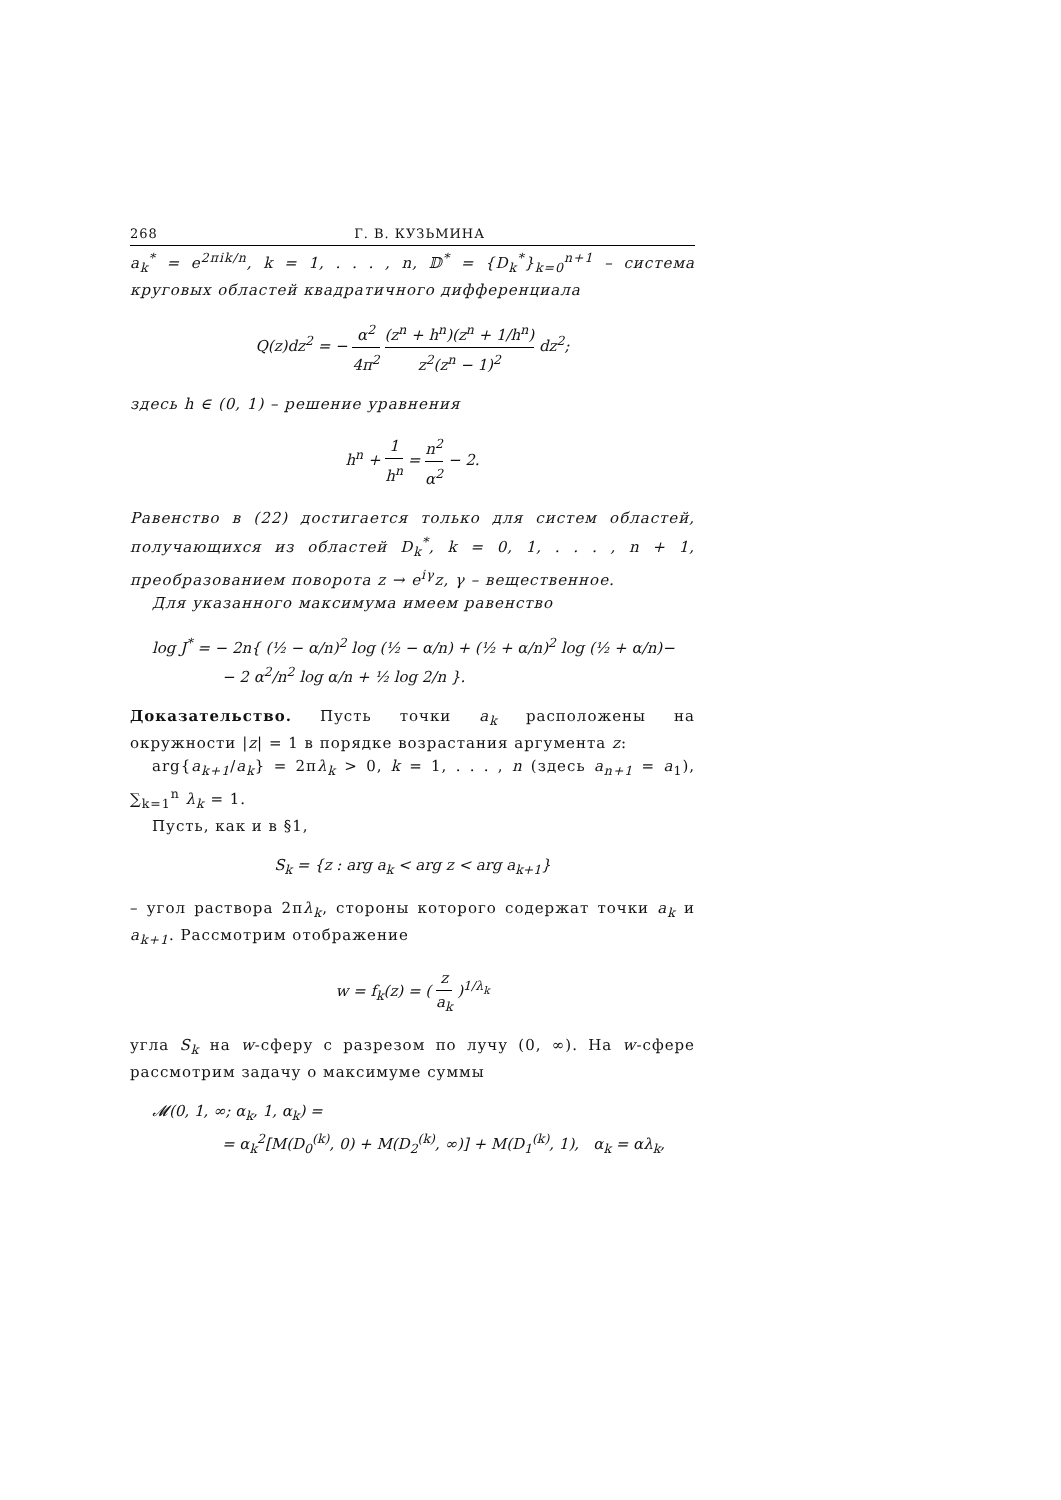268 Г. В. КУЗЬМИНА
a<sub>k</sub><sup>*</sup> = e<sup>2πik/n</sup>, k = 1, . . . , n, 𝔻<sup>*</sup> = {D<sub>k</sub><sup>*</sup>}<sub>k=0</sub><sup>n+1</sup> – система круговых областей квадратичного дифференциала
Q(z)dz<sup>2</sup> = − α<sup>2</sup> 4π<sup>2</sup> (z<sup>n</sup> + h<sup>n</sup>)(z<sup>n</sup> + 1/h<sup>n</sup>) z<sup>2</sup>(z<sup>n</sup> − 1)<sup>2</sup> dz<sup>2</sup>;
здесь h ∈ (0, 1) – решение уравнения
h<sup>n</sup> + 1 h<sup>n</sup> = n<sup>2</sup> α<sup>2</sup> − 2.
Равенство в (22) достигается только для систем областей, получающихся из областей D<sub>k</sub><sup>*</sup>, k = 0, 1, . . . , n + 1, преобразованием поворота z → e<sup>iγ</sup>z, γ – вещественное.
Для указанного максимума имеем равенство
log J<sup>*</sup> = − 2n{ (½ − α/n)<sup>2</sup> log (½ − α/n) + (½ + α/n)<sup>2</sup> log (½ + α/n)−
− 2 α<sup>2</sup>/n<sup>2</sup> log α/n + ½ log 2/n }.
Доказательство. Пусть точки a<sub>k</sub> расположены на окружности |z| = 1 в порядке возрастания аргумента z:
arg{a<sub>k+1</sub>/a<sub>k</sub>} = 2πλ<sub>k</sub> > 0, k = 1, . . . , n (здесь a<sub>n+1</sub> = a<sub>1</sub>), ∑<sub>k=1</sub><sup>n</sup> λ<sub>k</sub> = 1.
Пусть, как и в §1,
S<sub>k</sub> = {z : arg a<sub>k</sub> < arg z < arg a<sub>k+1</sub>}
– угол раствора 2πλ<sub>k</sub>, стороны которого содержат точки a<sub>k</sub> и a<sub>k+1</sub>. Рассмотрим отображение
w = f<sub>k</sub>(z) = ( z a<sub>k</sub> )<sup>1/λ<sub>k</sub></sup>
угла S<sub>k</sub> на w-сферу с разрезом по лучу (0, ∞). На w-сфере рассмотрим задачу о максимуме суммы
𝓜(0, 1, ∞; α<sub>k</sub>, 1, α<sub>k</sub>) =
= α<sub>k</sub><sup>2</sup>[M(D<sub>0</sub><sup>(k)</sup>, 0) + M(D<sub>2</sub><sup>(k)</sup>, ∞)] + M(D<sub>1</sub><sup>(k)</sup>, 1), α<sub>k</sub> = αλ<sub>k</sub>,